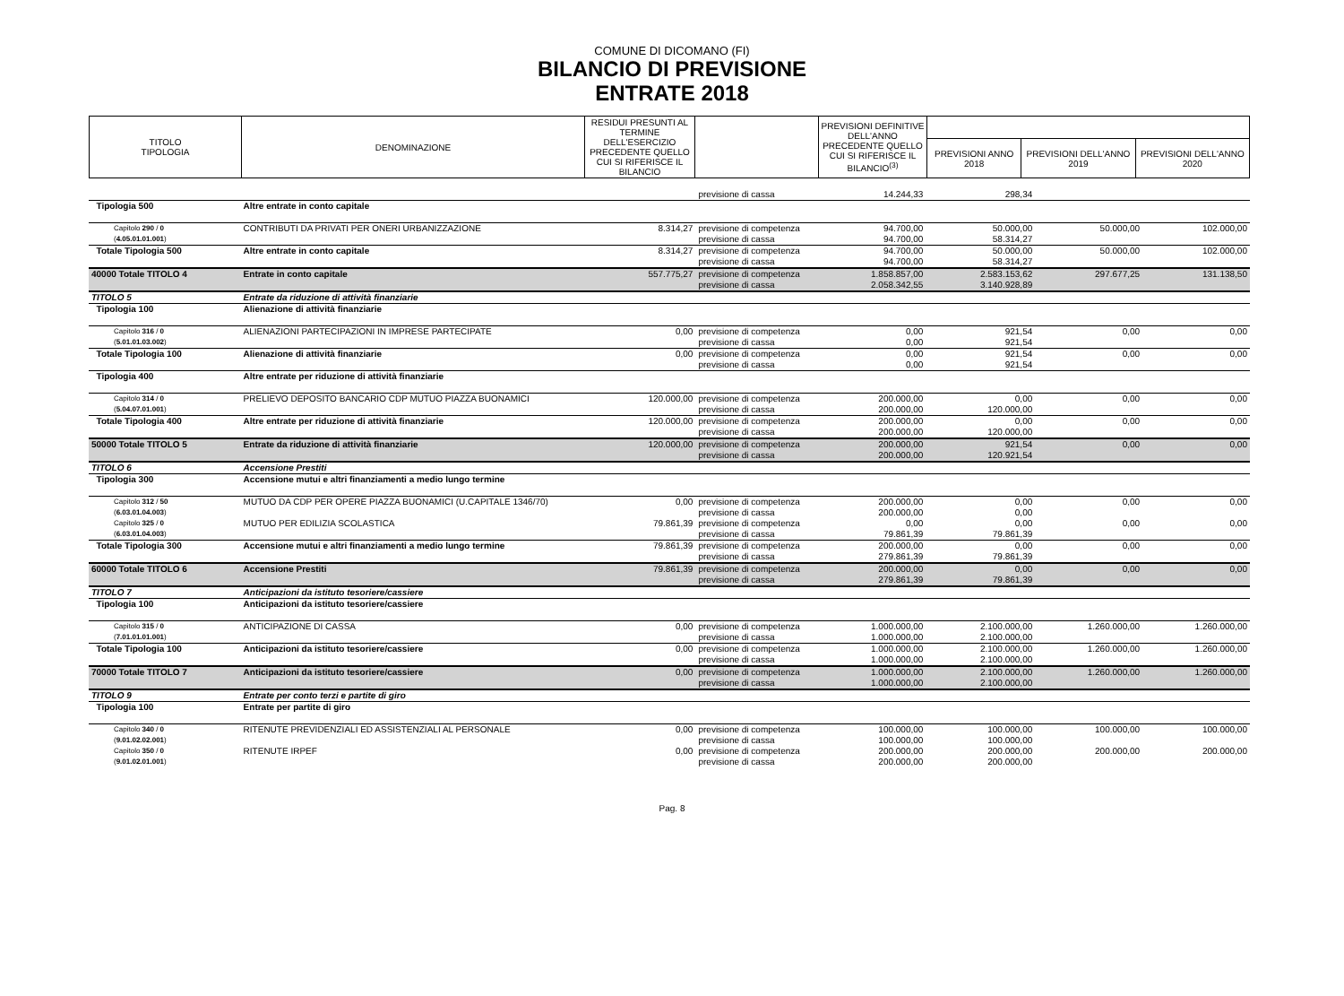COMUNE DI DICOMANO (FI)
BILANCIO DI PREVISIONE
ENTRATE 2018
| TITOLO TIPOLOGIA | DENOMINAZIONE | RESIDUI PRESUNTI AL TERMINE DELL'ESERCIZIO PRECEDENTE QUELLO CUI SI RIFERISCE IL BILANCIO | | PREVISIONI DEFINITIVE DELL'ANNO PRECEDENTE QUELLO CUI SI RIFERISCE IL BILANCIO<sup>(3)</sup> | | | |
| | | | | | PREVISIONI ANNO 2018 | PREVISIONI DELL'ANNO 2019 | PREVISIONI DELL'ANNO 2020 |
| | | | previsione di cassa | 14.244,33 | 298,34 | | |
| Tipologia 500 | Altre entrate in conto capitale | | | | | | |
| Capitolo 290 / 0 ( 4.05.01.01.001 ) | CONTRIBUTI DA PRIVATI PER ONERI URBANIZZAZIONE | 8.314,27 | previsione di competenza previsione di cassa | 94.700,00 94.700,00 | 50.000,00 58.314,27 | 50.000,00 | 102.000,00 |
| Totale Tipologia 500 | Altre entrate in conto capitale | 8.314,27 | previsione di competenza previsione di cassa | 94.700,00 94.700,00 | 50.000,00 58.314,27 | 50.000,00 | 102.000,00 |
| 40000 Totale TITOLO 4 | Entrate in conto capitale | 557.775,27 | previsione di competenza previsione di cassa | 1.858.857,00 2.058.342,55 | 2.583.153,62 3.140.928,89 | 297.677,25 | 131.138,50 |
| TITOLO 5 | Entrate da riduzione di attività finanziarie | | | | | | |
| Tipologia 100 | Alienazione di attività finanziarie | | | | | | |
| Capitolo 316 / 0 ( 5.01.01.03.002 ) | ALIENAZIONI PARTECIPAZIONI IN IMPRESE PARTECIPATE | 0,00 | previsione di competenza previsione di cassa | 0,00 0,00 | 921,54 921,54 | 0,00 | 0,00 |
| Totale Tipologia 100 | Alienazione di attività finanziarie | 0,00 | previsione di competenza previsione di cassa | 0,00 0,00 | 921,54 921,54 | 0,00 | 0,00 |
| Tipologia 400 | Altre entrate per riduzione di attività finanziarie | | | | | | |
| Capitolo 314 / 0 ( 5.04.07.01.001 ) | PRELIEVO DEPOSITO BANCARIO CDP MUTUO PIAZZA BUONAMICI | 120.000,00 | previsione di competenza previsione di cassa | 200.000,00 200.000,00 | 0,00 120.000,00 | 0,00 | 0,00 |
| Totale Tipologia 400 | Altre entrate per riduzione di attività finanziarie | 120.000,00 | previsione di competenza previsione di cassa | 200.000,00 200.000,00 | 0,00 120.000,00 | 0,00 | 0,00 |
| 50000 Totale TITOLO 5 | Entrate da riduzione di attività finanziarie | 120.000,00 | previsione di competenza previsione di cassa | 200.000,00 200.000,00 | 921,54 120.921,54 | 0,00 | 0,00 |
| TITOLO 6 | Accensione Prestiti | | | | | | |
| Tipologia 300 | Accensione mutui e altri finanziamenti a medio lungo termine | | | | | | |
| Capitolo 312 / 50 ( 6.03.01.04.003 ) | MUTUO DA CDP PER OPERE PIAZZA BUONAMICI (U.CAPITALE 1346/70) | 0,00 | previsione di competenza previsione di cassa | 200.000,00 200.000,00 | 0,00 0,00 | 0,00 | 0,00 |
| Capitolo 325 / 0 ( 6.03.01.04.003 ) | MUTUO PER EDILIZIA SCOLASTICA | 79.861,39 | previsione di competenza previsione di cassa | 0,00 79.861,39 | 0,00 79.861,39 | 0,00 | 0,00 |
| Totale Tipologia 300 | Accensione mutui e altri finanziamenti a medio lungo termine | 79.861,39 | previsione di competenza previsione di cassa | 200.000,00 279.861,39 | 0,00 79.861,39 | 0,00 | 0,00 |
| 60000 Totale TITOLO 6 | Accensione Prestiti | 79.861,39 | previsione di competenza previsione di cassa | 200.000,00 279.861,39 | 0,00 79.861,39 | 0,00 | 0,00 |
| TITOLO 7 | Anticipazioni da istituto tesoriere/cassiere | | | | | | |
| Tipologia 100 | Anticipazioni da istituto tesoriere/cassiere | | | | | | |
| Capitolo 315 / 0 ( 7.01.01.01.001 ) | ANTICIPAZIONE DI CASSA | 0,00 | previsione di competenza previsione di cassa | 1.000.000,00 1.000.000,00 | 2.100.000,00 2.100.000,00 | 1.260.000,00 | 1.260.000,00 |
| Totale Tipologia 100 | Anticipazioni da istituto tesoriere/cassiere | 0,00 | previsione di competenza previsione di cassa | 1.000.000,00 1.000.000,00 | 2.100.000,00 2.100.000,00 | 1.260.000,00 | 1.260.000,00 |
| 70000 Totale TITOLO 7 | Anticipazioni da istituto tesoriere/cassiere | 0,00 | previsione di competenza previsione di cassa | 1.000.000,00 1.000.000,00 | 2.100.000,00 2.100.000,00 | 1.260.000,00 | 1.260.000,00 |
| TITOLO 9 | Entrate per conto terzi e partite di giro | | | | | | |
| Tipologia 100 | Entrate per partite di giro | | | | | | |
| Capitolo 340 / 0 ( 9.01.02.02.001 ) | RITENUTE PREVIDENZIALI ED ASSISTENZIALI AL PERSONALE | 0,00 | previsione di competenza previsione di cassa | 100.000,00 100.000,00 | 100.000,00 100.000,00 | 100.000,00 | 100.000,00 |
| Capitolo 350 / 0 ( 9.01.02.01.001 ) | RITENUTE IRPEF | 0,00 | previsione di competenza previsione di cassa | 200.000,00 200.000,00 | 200.000,00 200.000,00 | 200.000,00 | 200.000,00 |
Pag. 8